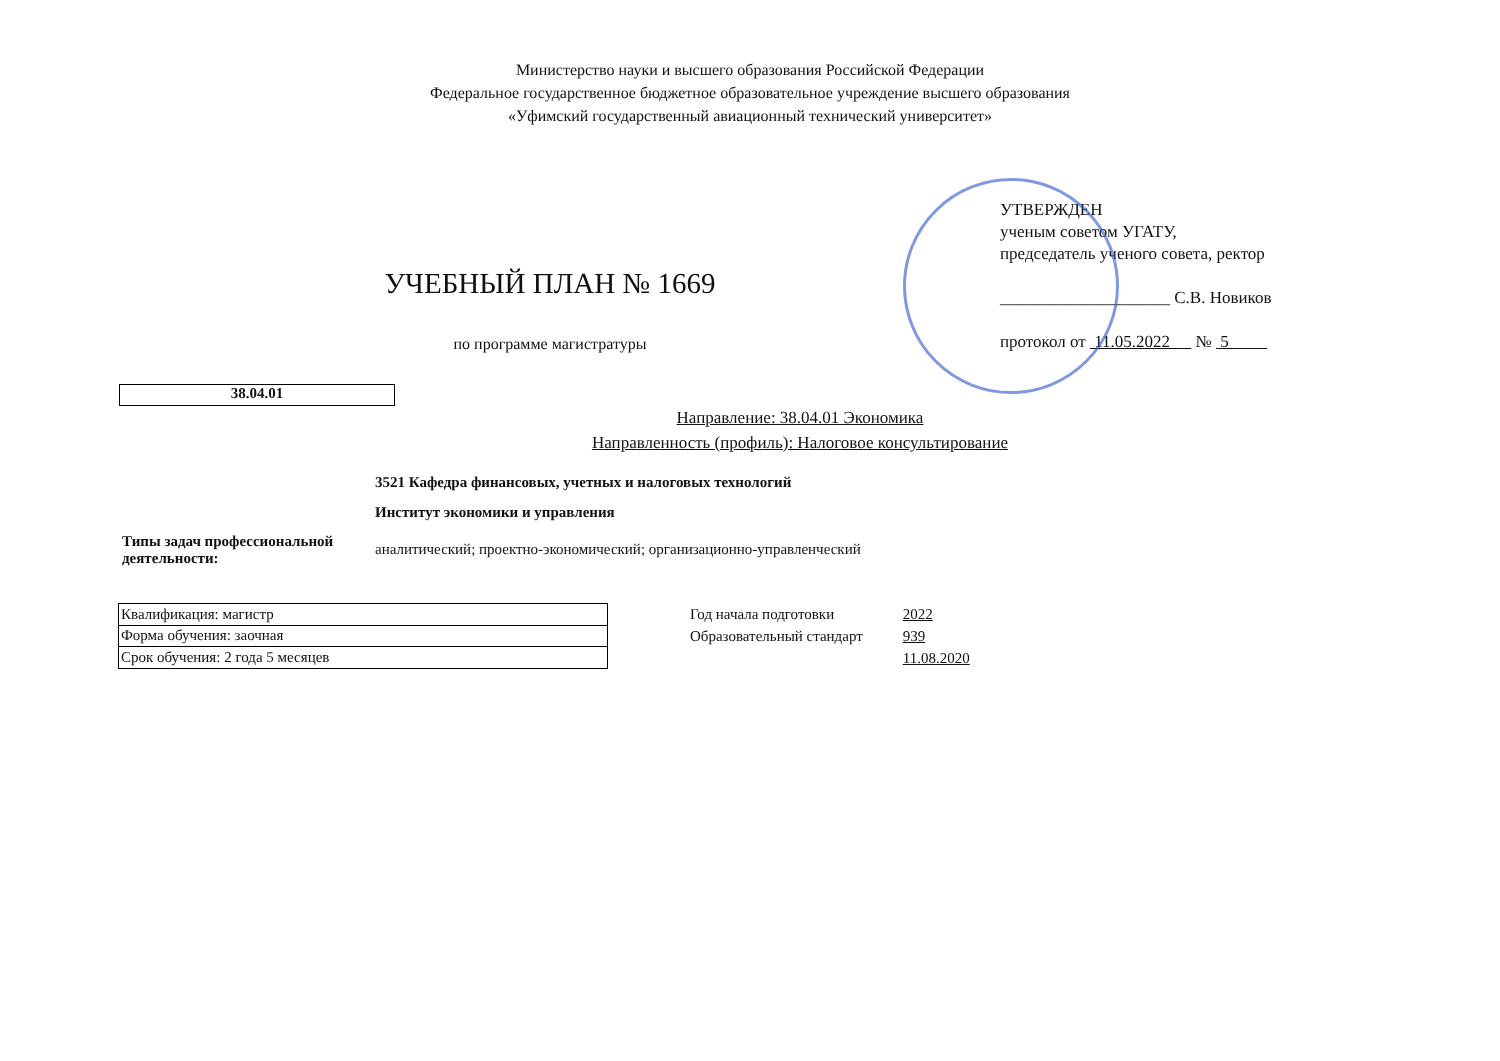Министерство науки и высшего образования Российской Федерации
Федеральное государственное бюджетное образовательное учреждение высшего образования
«Уфимский государственный авиационный технический университет»
УЧЕБНЫЙ ПЛАН № 1669
по программе магистратуры
УТВЕРЖДЕН
ученым советом УГАТУ,
председатель ученого совета, ректор
____________________ С.В. Новиков
протокол от 11.05.2022 № 5
38.04.01
Направление: 38.04.01 Экономика
Направленность (профиль): Налоговое консультирование
3521 Кафедра финансовых, учетных и налоговых технологий
Институт экономики и управления
Типы задач профессиональной деятельности: аналитический; проектно-экономический; организационно-управленческий
| Квалификация: магистр |
| Форма обучения: заочная |
| Срок обучения: 2 года 5 месяцев |
| Год начала подготовки | 2022 |
| Образовательный стандарт | 939 |
| | 11.08.2020 |